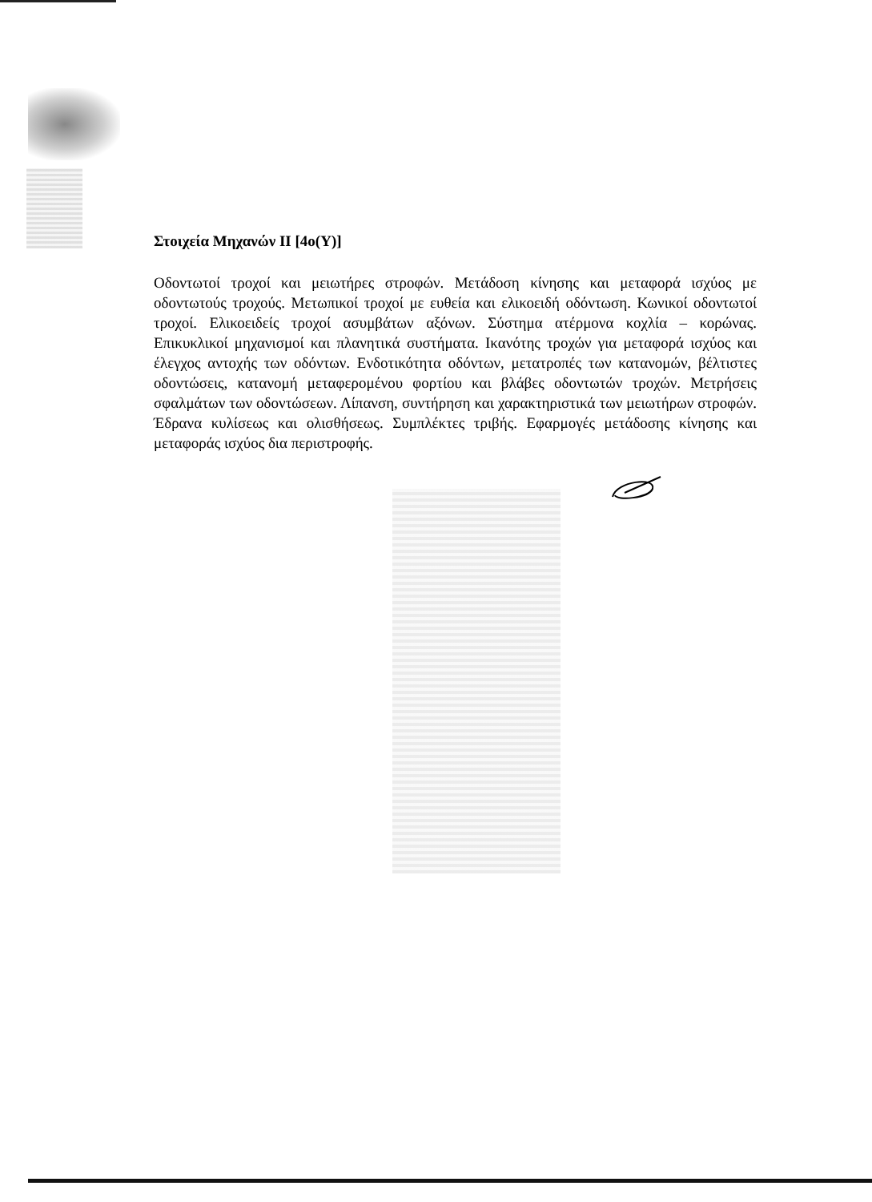Στοιχεία Μηχανών ΙΙ [4ο(Υ)]
Οδοντωτοί τροχοί και μειωτήρες στροφών. Μετάδοση κίνησης και μεταφορά ισχύος με οδοντωτούς τροχούς. Μετωπικοί τροχοί με ευθεία και ελικοειδή οδόντωση. Κωνικοί οδοντωτοί τροχοί. Ελικοειδείς τροχοί ασυμβάτων αξόνων. Σύστημα ατέρμονα κοχλία – κορώνας. Επικυκλικοί μηχανισμοί και πλανητικά συστήματα. Ικανότης τροχών για μεταφορά ισχύος και έλεγχος αντοχής των οδόντων. Ενδοτικότητα οδόντων, μετατροπές των κατανομών, βέλτιστες οδοντώσεις, κατανομή μεταφερομένου φορτίου και βλάβες οδοντωτών τροχών. Μετρήσεις σφαλμάτων των οδοντώσεων. Λίπανση, συντήρηση και χαρακτηριστικά των μειωτήρων στροφών. Έδρανα κυλίσεως και ολισθήσεως. Συμπλέκτες τριβής. Εφαρμογές μετάδοσης κίνησης και μεταφοράς ισχύος δια περιστροφής.